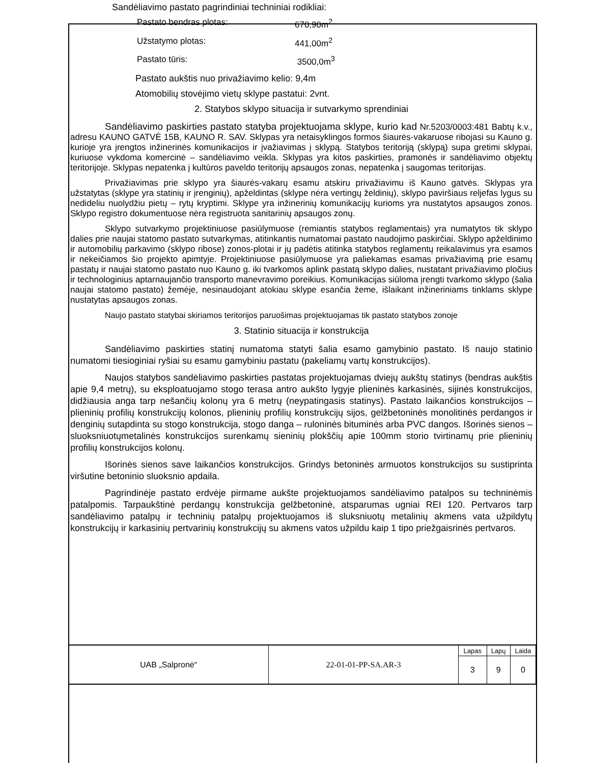Sandėliavimo pastato pagrindiniai techniniai rodikliai:
Pastato bendras plotas: 670,90m<sup>2</sup>
Užstatymo plotas: 441,00m<sup>2</sup>
Pastato tūris: 3500,0m<sup>3</sup>
Pastato aukštis nuo privažiavimo kelio: 9,4m
Atomobilių stovėjimo vietų sklype pastatui: 2vnt.
2. Statybos sklypo situacija ir sutvarkymo sprendiniai
Sandėliavimo paskirties pastato statyba projektuojama sklype, kurio kad Nr.5203/0003:481 Babtų k.v., adresu KAUNO GATVĖ 15B, KAUNO R. SAV. Sklypas yra netaisyklingos formos šiaurės-vakaruose ribojasi su Kauno g. kurioje yra įrengtos inžinerinės komunikacijos ir įvažiavimas į sklypą. Statybos teritoriją (sklypą) supa gretimi sklypai, kuriuose vykdoma komercinė – sandėliavimo veikla. Sklypas yra kitos paskirties, pramonės ir sandėliavimo objektų teritorijoje. Sklypas nepatenka į kultūros paveldo teritorijų apsaugos zonas, nepatenka į saugomas teritorijas.
Privažiavimas prie sklypo yra šiaurės-vakarų esamu atskiru privažiavimu iš Kauno gatvės. Sklypas yra užstatytas (sklype yra statinių ir įrenginių), apželdintas (sklype nėra vertingų želdinių), sklypo paviršiaus reljefas lygus su nedideliu nuolydžiu pietų – rytų kryptimi. Sklype yra inžinerinių komunikacijų kurioms yra nustatytos apsaugos zonos. Sklypo registro dokumentuose nėra registruota sanitarinių apsaugos zonų.
Sklypo sutvarkymo projektiniuose pasiūlymuose (remiantis statybos reglamentais) yra numatytos tik sklypo dalies prie naujai statomo pastato sutvarkymas, atitinkantis numatomai pastato naudojimo paskirčiai. Sklypo apželdinimo ir automobilių parkavimo (sklypo ribose) zonos-plotai ir jų padėtis atitinka statybos reglamentų reikalavimus yra esamos ir nekeičiamos šio projekto apimtyje. Projektiniuose pasiūlymuose yra paliekamas esamas privažiavimą prie esamų pastatų ir naujai statomo pastato nuo Kauno g. iki tvarkomos aplink pastatą sklypo dalies, nustatant privažiavimo pločius ir technologinius aptarnaujančio transporto manevravimo poreikius. Komunikacijas siūloma įrengti tvarkomo sklypo (šalia naujai statomo pastato) žemėje, nesinaudojant atokiau sklype esančia žeme, išlaikant inžineriniams tinklams sklype nustatytas apsaugos zonas.
Naujo pastato statybai skiriamos teritorijos paruošimas projektuojamas tik pastato statybos zonoje
3. Statinio situacija ir konstrukcija
Sandėliavimo paskirties statinį numatoma statyti šalia esamo gamybinio pastato. Iš naujo statinio numatomi tiesioginiai ryšiai su esamu gamybiniu pastatu (pakeliamų vartų konstrukcijos).
Naujos statybos sandėliavimo paskirties pastatas projektuojamas dviejų aukštų statinys (bendras aukštis apie 9,4 metrų), su eksploatuojamo stogo terasa antro aukšto lygyje plieninės karkasinės, sijinės konstrukcijos, didžiausia anga tarp nešančių kolonų yra 6 metrų (neypatingasis statinys). Pastato laikančios konstrukcijos – plieninių profilių konstrukcijų kolonos, plieninių profilių konstrukcijų sijos, gelžbetoninės monolitinės perdangos ir denginių sutapdinta su stogo konstrukcija, stogo danga – ruloninės bituminės arba PVC dangos. Išorinės sienos – sluoksniuotųmetalinės konstrukcijos surenkamų sieninių plokščių apie 100mm storio tvirtinamų prie plieninių profilių konstrukcijos kolonų.
Išorinės sienos save laikančios konstrukcijos. Grindys betoninės armuotos konstrukcijos su sustiprinta viršutine betoninio sluoksnio apdaila.
Pagrindinėje pastato erdvėje pirmame aukšte projektuojamos sandėliavimo patalpos su techninėmis patalpomis. Tarpaukštinė perdangų konstrukcija gelžbetoninė, atsparumas ugniai REI 120. Pertvaros tarp sandėliavimo patalpų ir techninių patalpų projektuojamos iš sluksniuotų metalinių akmens vata užpildytų konstrukcijų ir karkasinių pertvarinių konstrukcijų su akmens vatos užpildu kaip 1 tipo priežgaisrinės pertvaros.
| UAB „Salpronė“ | 22-01-01-PP-SA.AR-3 | Lapas | Lapų | Laida |
| | | 3 | 9 | 0 |